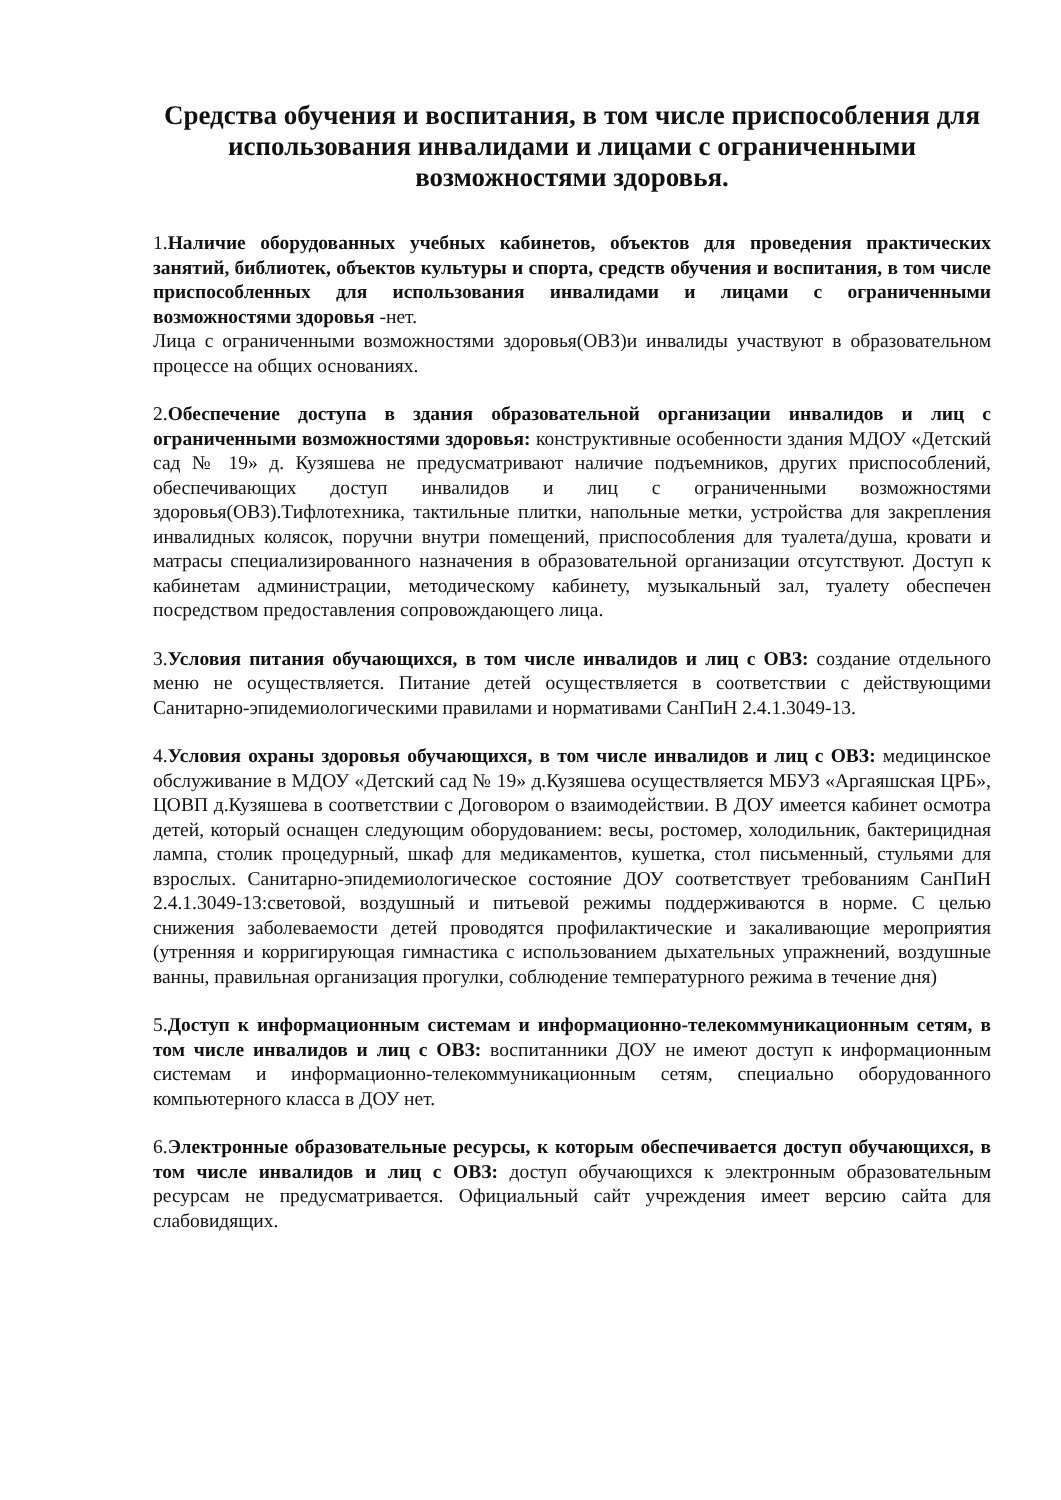Средства обучения и воспитания, в том числе приспособления для использования инвалидами и лицами с ограниченными возможностями здоровья.
1.Наличие оборудованных учебных кабинетов, объектов для проведения практических занятий, библиотек, объектов культуры и спорта, средств обучения и воспитания, в том числе приспособленных для использования инвалидами и лицами с ограниченными возможностями здоровья -нет.
Лица с ограниченными возможностями здоровья(ОВЗ)и инвалиды участвуют в образовательном процессе на общих основаниях.
2.Обеспечение доступа в здания образовательной организации инвалидов и лиц с ограниченными возможностями здоровья: конструктивные особенности здания МДОУ «Детский сад № 19» д. Кузяшева не предусматривают наличие подъемников, других приспособлений, обеспечивающих доступ инвалидов и лиц с ограниченными возможностями здоровья(ОВЗ).Тифлотехника, тактильные плитки, напольные метки, устройства для закрепления инвалидных колясок, поручни внутри помещений, приспособления для туалета/душа, кровати и матрасы специализированного назначения в образовательной организации отсутствуют. Доступ к кабинетам администрации, методическому кабинету, музыкальный зал, туалету обеспечен посредством предоставления сопровождающего лица.
3.Условия питания обучающихся, в том числе инвалидов и лиц с ОВЗ: создание отдельного меню не осуществляется. Питание детей осуществляется в соответствии с действующими Санитарно-эпидемиологическими правилами и нормативами СанПиН 2.4.1.3049-13.
4.Условия охраны здоровья обучающихся, в том числе инвалидов и лиц с ОВЗ: медицинское обслуживание в МДОУ «Детский сад № 19» д.Кузяшева осуществляется МБУЗ «Аргаяшская ЦРБ», ЦОВП д.Кузяшева в соответствии с Договором о взаимодействии. В ДОУ имеется кабинет осмотра детей, который оснащен следующим оборудованием: весы, ростомер, холодильник, бактерицидная лампа, столик процедурный, шкаф для медикаментов, кушетка, стол письменный, стульями для взрослых. Санитарно-эпидемиологическое состояние ДОУ соответствует требованиям СанПиН 2.4.1.3049-13:световой, воздушный и питьевой режимы поддерживаются в норме. С целью снижения заболеваемости детей проводятся профилактические и закаливающие мероприятия (утренняя и корригирующая гимнастика с использованием дыхательных упражнений, воздушные ванны, правильная организация прогулки, соблюдение температурного режима в течение дня)
5.Доступ к информационным системам и информационно-телекоммуникационным сетям, в том числе инвалидов и лиц с ОВЗ: воспитанники ДОУ не имеют доступ к информационным системам и информационно-телекоммуникационным сетям, специально оборудованного компьютерного класса в ДОУ нет.
6.Электронные образовательные ресурсы, к которым обеспечивается доступ обучающихся, в том числе инвалидов и лиц с ОВЗ: доступ обучающихся к электронным образовательным ресурсам не предусматривается. Официальный сайт учреждения имеет версию сайта для слабовидящих.